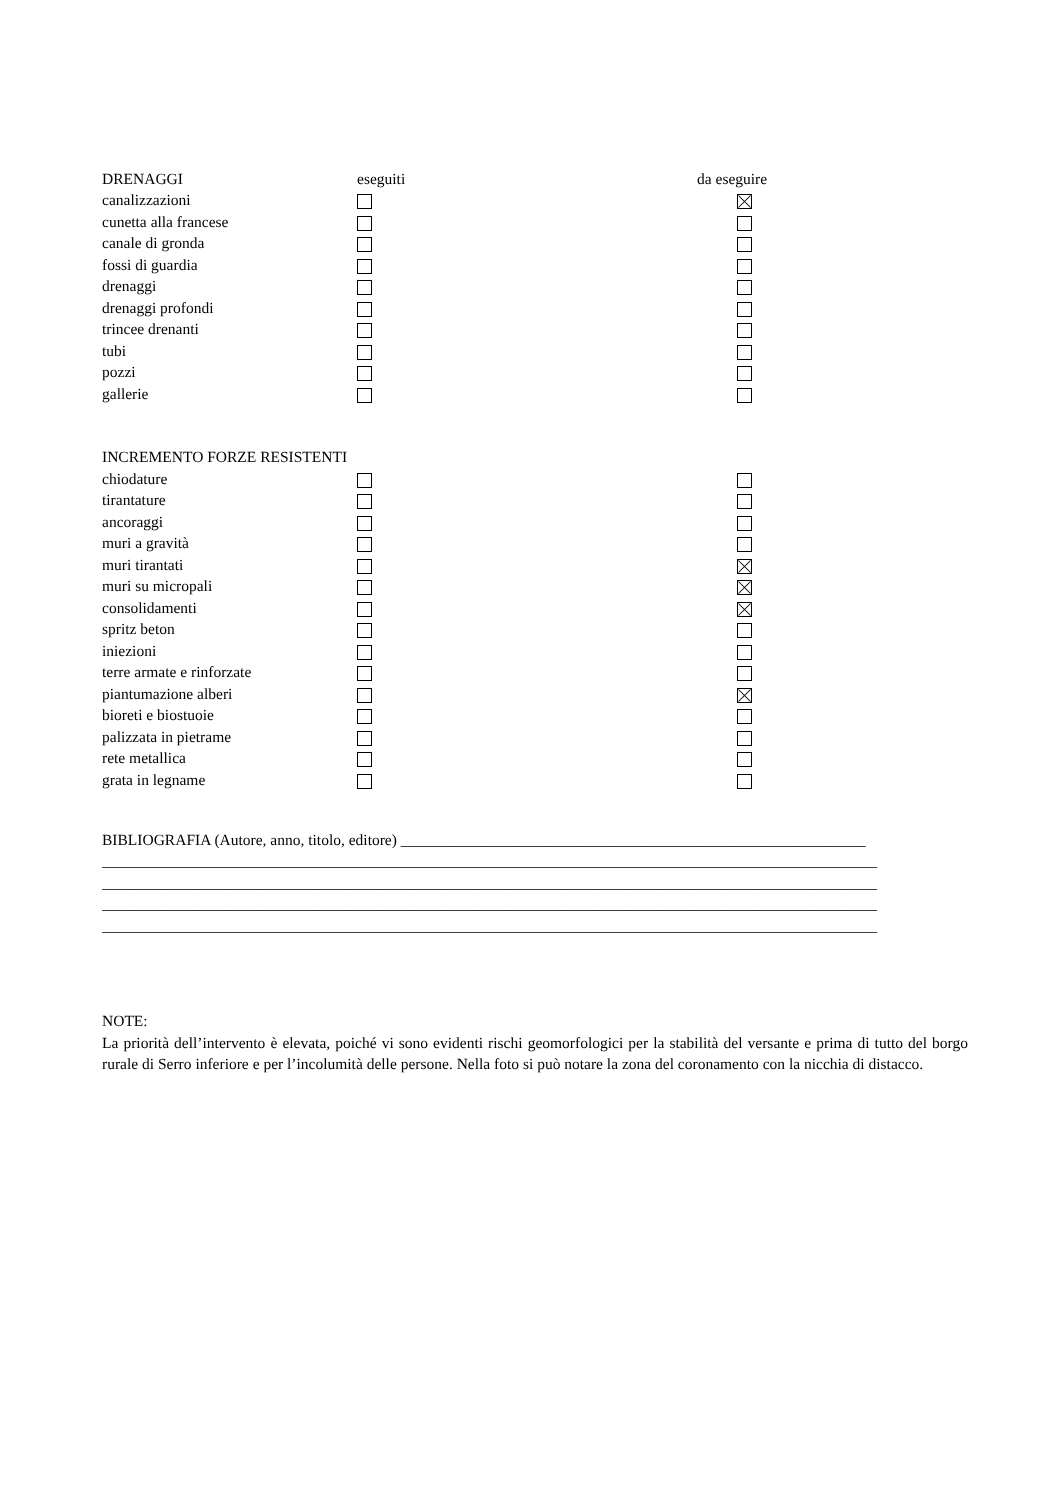| DRENAGGI | eseguiti | da eseguire |
| canalizzazioni | | |
| cunetta alla francese | | |
| canale di gronda | | |
| fossi di guardia | | |
| drenaggi | | |
| drenaggi profondi | | |
| trincee drenanti | | |
| tubi | | |
| pozzi | | |
| gallerie | | |
| INCREMENTO FORZE RESISTENTI | | |
| chiodature | | |
| tirantature | | |
| ancoraggi | | |
| muri a gravità | | |
| muri tirantati | | |
| muri su micropali | | |
| consolidamenti | | |
| spritz beton | | |
| iniezioni | | |
| terre armate e rinforzate | | |
| piantumazione alberi | | |
| bioreti e biostuoie | | |
| palizzata in pietrame | | |
| rete metallica | | |
| grata in legname | | |
BIBLIOGRAFIA (Autore, anno, titolo, editore) ____________________________________________________________
____________________________________________________________________________________________________
____________________________________________________________________________________________________
____________________________________________________________________________________________________
____________________________________________________________________________________________________
NOTE:
La priorità dell’intervento è elevata, poiché vi sono evidenti rischi geomorfologici per la stabilità del versante e prima di tutto del borgo rurale di Serro inferiore e per l’incolumità delle persone. Nella foto si può notare la zona del coronamento con la nicchia di distacco.